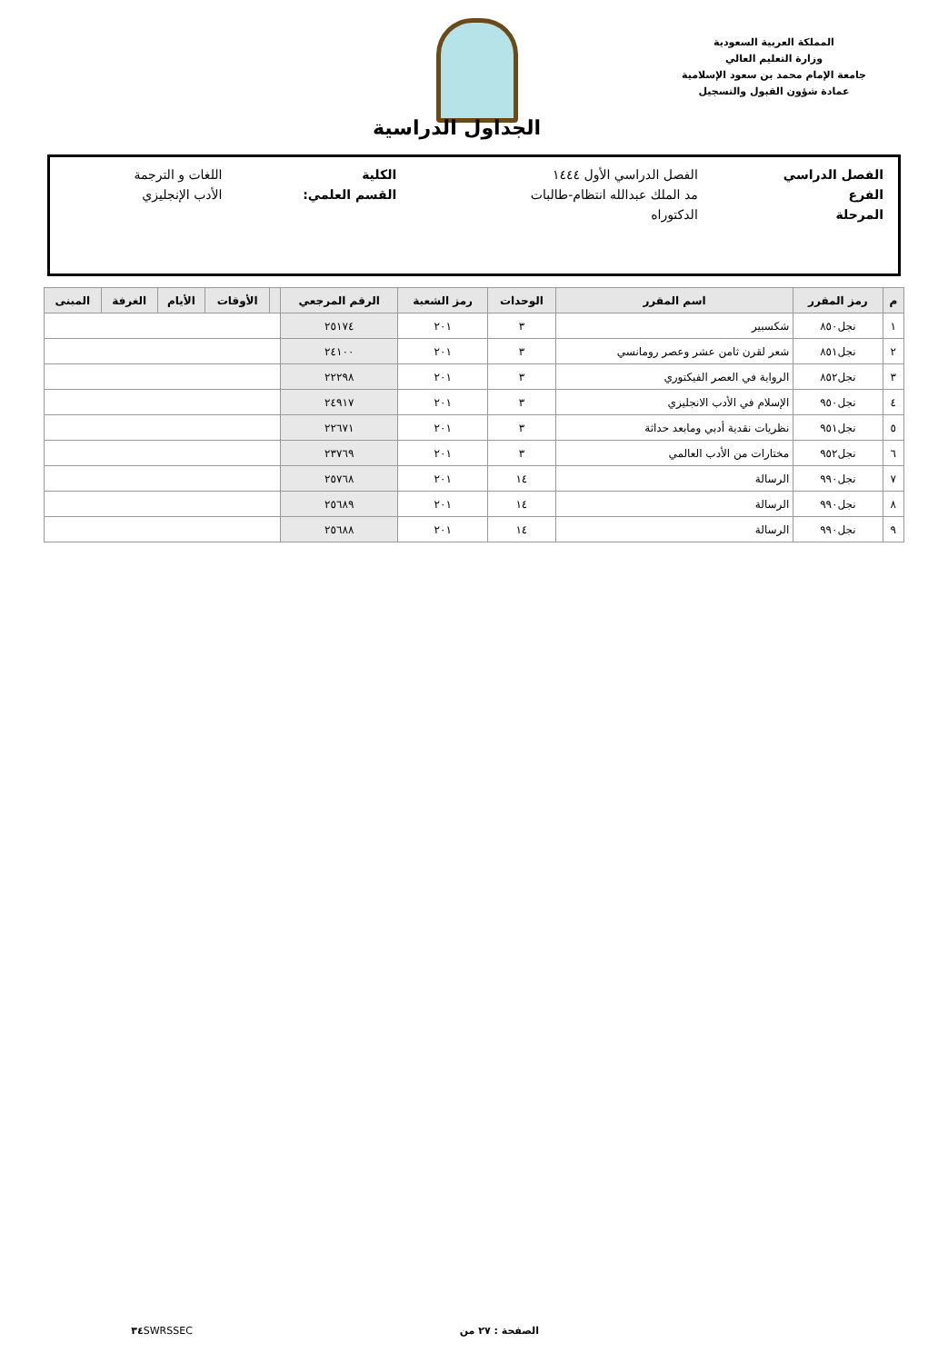المملكة العربية السعودية
وزارة التعليم العالي
جامعة الإمام محمد بن سعود الإسلامية
عمادة شؤون القبول والتسجيل
الجداول الدراسية
| الفصل الدراسي | الفصل الدراسي الأول ١٤٤٤ | الكلية | اللغات و الترجمة |
| الفرع | مد الملك عبدالله انتظام-طالبات | القسم العلمي: | الأدب الإنجليزي |
| المرحلة | الدكتوراه | | |
| م | رمز المقرر | اسم المقرر | الوحدات | رمز الشعبة | الرقم المرجعي | | الأوقات | الأيام | الغرفة | المبنى |
| --- | --- | --- | --- | --- | --- | --- | --- | --- | --- | --- |
| ١ | نجل٨٥٠ | شكسبير | ٣ | ٢٠١ | ٢٥١٧٤ | | | | | |
| ٢ | نجل٨٥١ | شعر لقرن ثامن عشر وعصر رومانسي | ٣ | ٢٠١ | ٢٤١٠٠ | | | | | |
| ٣ | نجل٨٥٢ | الرواية في العصر الفيكتوري | ٣ | ٢٠١ | ٢٢٢٩٨ | | | | | |
| ٤ | نجل٩٥٠ | الإسلام في الأدب الانجليزي | ٣ | ٢٠١ | ٢٤٩١٧ | | | | | |
| ٥ | نجل٩٥١ | نظريات نقدية أدبي ومابعد حداثة | ٣ | ٢٠١ | ٢٢٦٧١ | | | | | |
| ٦ | نجل٩٥٢ | مختارات من الأدب العالمي | ٣ | ٢٠١ | ٢٣٧٦٩ | | | | | |
| ٧ | نجل٩٩٠ | الرسالة | ١٤ | ٢٠١ | ٢٥٧٦٨ | | | | | |
| ٨ | نجل٩٩٠ | الرسالة | ١٤ | ٢٠١ | ٢٥٦٨٩ | | | | | |
| ٩ | نجل٩٩٠ | الرسالة | ١٤ | ٢٠١ | ٢٥٦٨٨ | | | | | |
الصفحة : ٢٧ من ٣٤ SWRSSEC